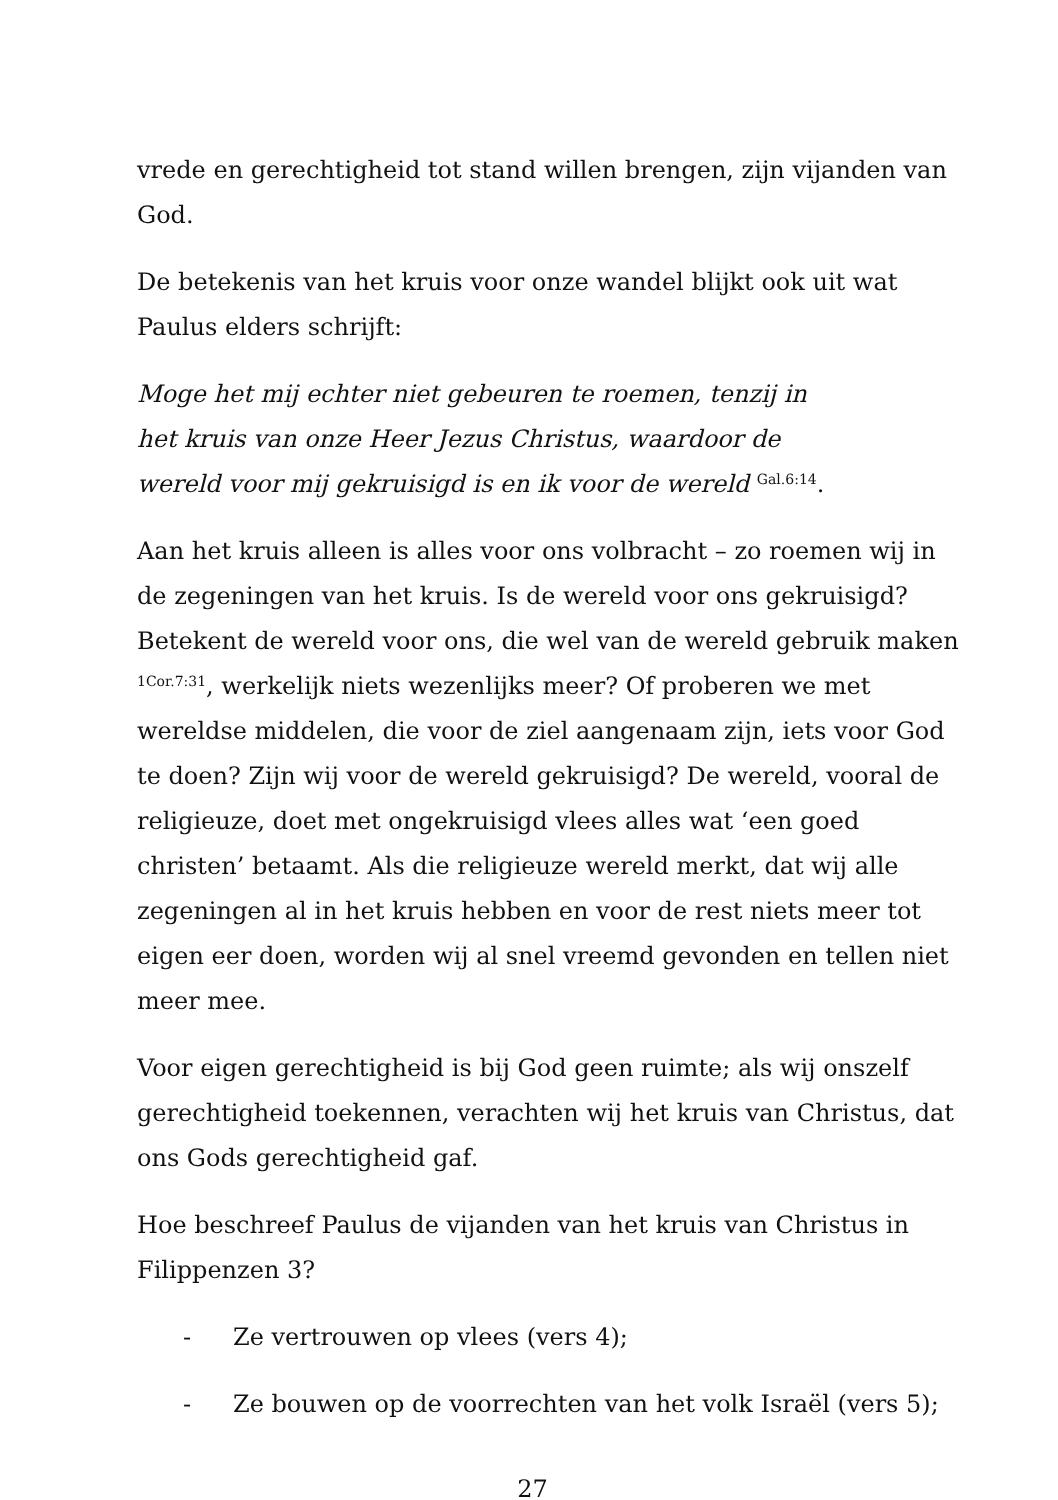vrede en gerechtigheid tot stand willen brengen, zijn vijanden van God.
De betekenis van het kruis voor onze wandel blijkt ook uit wat Paulus elders schrijft:
Moge het mij echter niet gebeuren te roemen, tenzij in
het kruis van onze Heer Jezus Christus, waardoor de
wereld voor mij gekruisigd is en ik voor de wereld <sup>Gal.6:14</sup>.
Aan het kruis alleen is alles voor ons volbracht – zo roemen wij in de zegeningen van het kruis. Is de wereld voor ons gekruisigd? Betekent de wereld voor ons, die wel van de wereld gebruik maken <sup>1Cor.7:31</sup>, werkelijk niets wezenlijks meer? Of proberen we met wereldse middelen, die voor de ziel aangenaam zijn, iets voor God te doen? Zijn wij voor de wereld gekruisigd? De wereld, vooral de religieuze, doet met ongekruisigd vlees alles wat ‘een goed christen’ betaamt. Als die religieuze wereld merkt, dat wij alle zegeningen al in het kruis hebben en voor de rest niets meer tot eigen eer doen, worden wij al snel vreemd gevonden en tellen niet meer mee.
Voor eigen gerechtigheid is bij God geen ruimte; als wij onszelf gerechtigheid toekennen, verachten wij het kruis van Christus, dat ons Gods gerechtigheid gaf.
Hoe beschreef Paulus de vijanden van het kruis van Christus in Filippenzen 3?
- Ze vertrouwen op vlees (vers 4);
- Ze bouwen op de voorrechten van het volk Israël (vers 5);
27